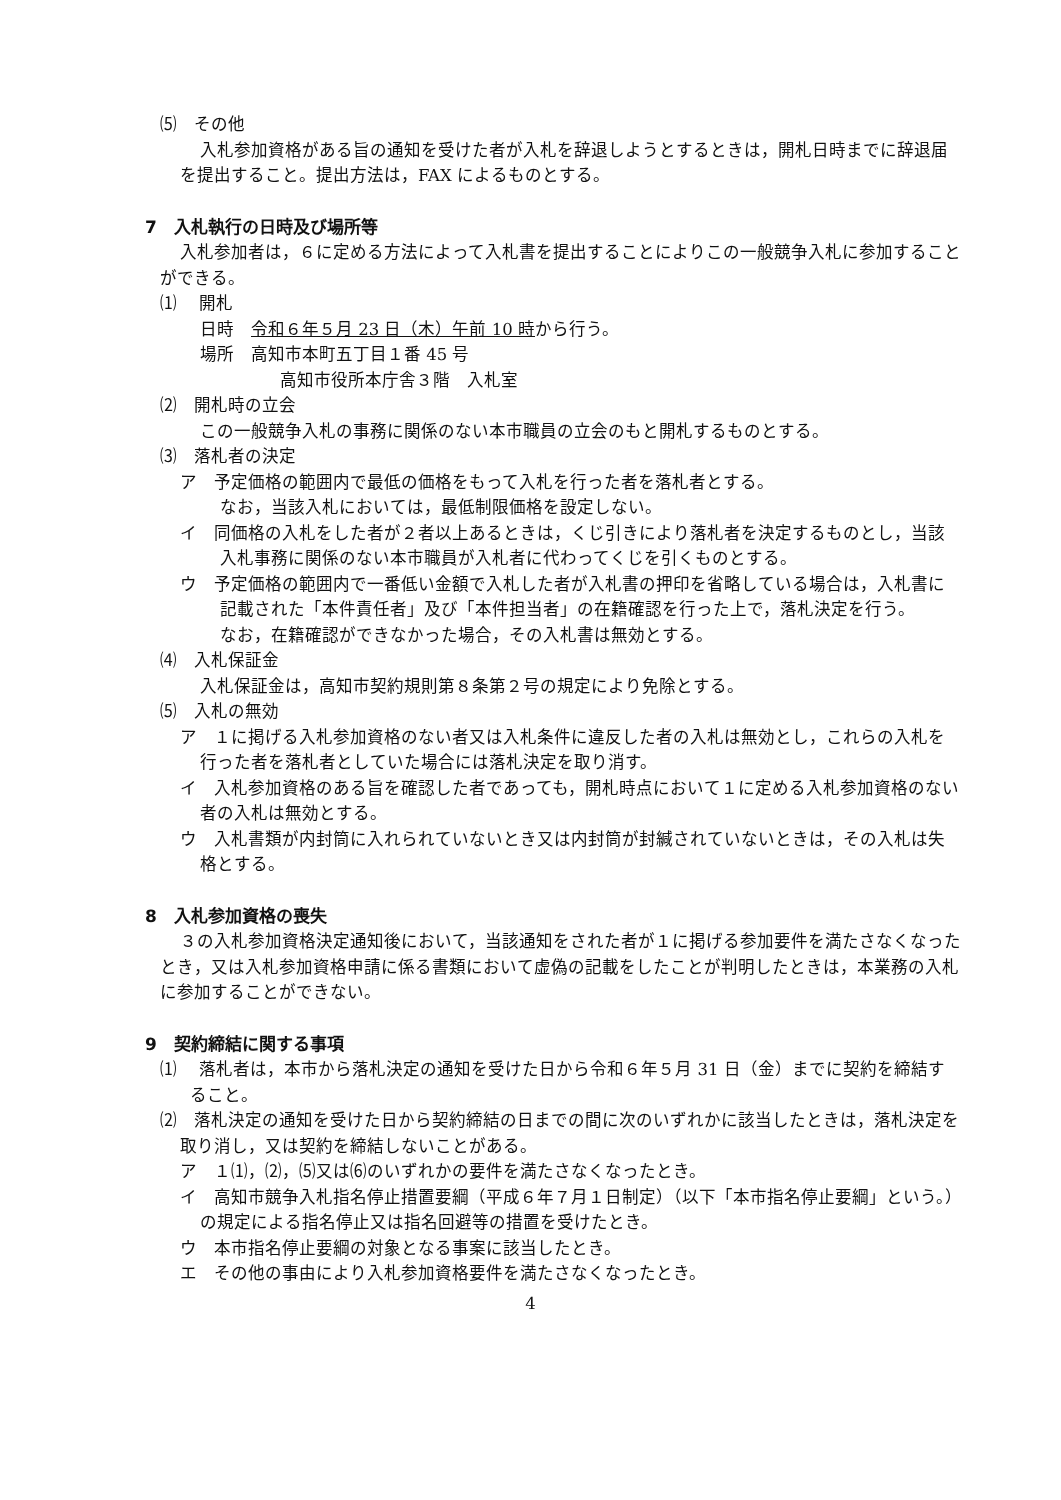⑸　その他
入札参加資格がある旨の通知を受けた者が入札を辞退しようとするときは，開札日時までに辞退届を提出すること。提出方法は，FAX によるものとする。
7　入札執行の日時及び場所等
入札参加者は，６に定める方法によって入札書を提出することによりこの一般競争入札に参加することができる。
⑴　 開札
日時　令和６年５月 23 日（木）午前 10 時から行う。
場所　高知市本町五丁目１番 45 号
高知市役所本庁舎３階　入札室
⑵　開札時の立会
この一般競争入札の事務に関係のない本市職員の立会のもと開札するものとする。
⑶　落札者の決定
ア　予定価格の範囲内で最低の価格をもって入札を行った者を落札者とする。
なお，当該入札においては，最低制限価格を設定しない。
イ　同価格の入札をした者が２者以上あるときは，くじ引きにより落札者を決定するものとし，当該入札事務に関係のない本市職員が入札者に代わってくじを引くものとする。
ウ　予定価格の範囲内で一番低い金額で入札した者が入札書の押印を省略している場合は，入札書に記載された「本件責任者」及び「本件担当者」の在籍確認を行った上で，落札決定を行う。
なお，在籍確認ができなかった場合，その入札書は無効とする。
⑷　入札保証金
入札保証金は，高知市契約規則第８条第２号の規定により免除とする。
⑸　入札の無効
ア　１に掲げる入札参加資格のない者又は入札条件に違反した者の入札は無効とし，これらの入札を行った者を落札者としていた場合には落札決定を取り消す。
イ　入札参加資格のある旨を確認した者であっても，開札時点において１に定める入札参加資格のない者の入札は無効とする。
ウ　入札書類が内封筒に入れられていないとき又は内封筒が封緘されていないときは，その入札は失格とする。
8　入札参加資格の喪失
３の入札参加資格決定通知後において，当該通知をされた者が１に掲げる参加要件を満たさなくなったとき，又は入札参加資格申請に係る書類において虚偽の記載をしたことが判明したときは，本業務の入札に参加することができない。
9　契約締結に関する事項
⑴　 落札者は，本市から落札決定の通知を受けた日から令和６年５月 31 日（金）までに契約を締結すること。
⑵　落札決定の通知を受けた日から契約締結の日までの間に次のいずれかに該当したときは，落札決定を取り消し，又は契約を締結しないことがある。
ア　１⑴，⑵，⑸又は⑹のいずれかの要件を満たさなくなったとき。
イ　高知市競争入札指名停止措置要綱（平成６年７月１日制定）（以下「本市指名停止要綱」という。）の規定による指名停止又は指名回避等の措置を受けたとき。
ウ　本市指名停止要綱の対象となる事案に該当したとき。
エ　その他の事由により入札参加資格要件を満たさなくなったとき。
4